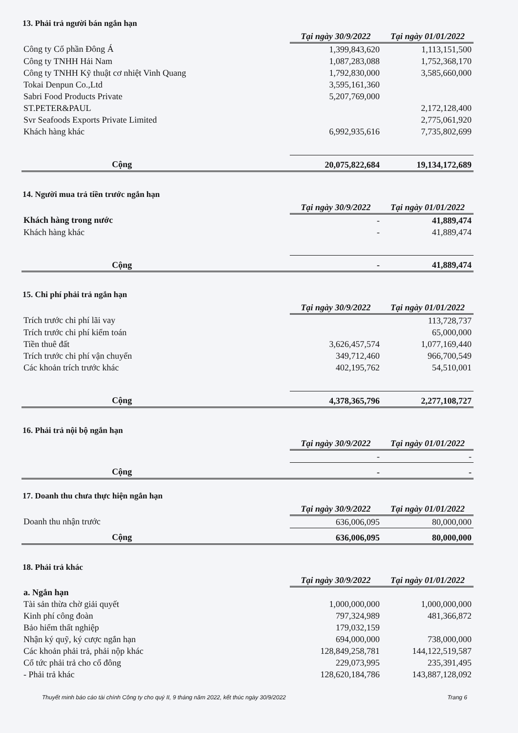13. Phải trả người bán ngắn hạn
| | Tại ngày 30/9/2022 | Tại ngày 01/01/2022 |
| --- | --- | --- |
| Công ty Cổ phần Đông Á | 1,399,843,620 | 1,113,151,500 |
| Công ty TNHH Hải Nam | 1,087,283,088 | 1,752,368,170 |
| Công ty TNHH Kỹ thuật cơ nhiệt Vinh Quang | 1,792,830,000 | 3,585,660,000 |
| Tokai Denpun Co.,Ltd | 3,595,161,360 | |
| Sabri Food Products Private | 5,207,769,000 | |
| ST.PETER&PAUL | | 2,172,128,400 |
| Svr Seafoods Exports Private Limited | | 2,775,061,920 |
| Khách hàng khác | 6,992,935,616 | 7,735,802,699 |
| Cộng | 20,075,822,684 | 19,134,172,689 |
14. Người mua trả tiền trước ngắn hạn
| | Tại ngày 30/9/2022 | Tại ngày 01/01/2022 |
| --- | --- | --- |
| Khách hàng trong nước | - | 41,889,474 |
| Khách hàng khác | - | 41,889,474 |
| Cộng | - | 41,889,474 |
15. Chi phí phải trả ngắn hạn
| | Tại ngày 30/9/2022 | Tại ngày 01/01/2022 |
| --- | --- | --- |
| Trích trước chi phí lãi vay | | 113,728,737 |
| Trích trước chi phí kiểm toán | | 65,000,000 |
| Tiền thuê đất | 3,626,457,574 | 1,077,169,440 |
| Trích trước chi phí vận chuyển | 349,712,460 | 966,700,549 |
| Các khoản trích trước khác | 402,195,762 | 54,510,001 |
| Cộng | 4,378,365,796 | 2,277,108,727 |
16. Phải trả nội bộ ngắn hạn
| | Tại ngày 30/9/2022 | Tại ngày 01/01/2022 |
| --- | --- | --- |
| | - | - |
| Cộng | - | - |
17. Doanh thu chưa thực hiện ngắn hạn
| | Tại ngày 30/9/2022 | Tại ngày 01/01/2022 |
| --- | --- | --- |
| Doanh thu nhận trước | 636,006,095 | 80,000,000 |
| Cộng | 636,006,095 | 80,000,000 |
18. Phải trả khác
| | Tại ngày 30/9/2022 | Tại ngày 01/01/2022 |
| --- | --- | --- |
| a. Ngắn hạn | | |
| Tài sản thừa chờ giải quyết | 1,000,000,000 | 1,000,000,000 |
| Kinh phí công đoàn | 797,324,989 | 481,366,872 |
| Bảo hiểm thất nghiệp | 179,032,159 | |
| Nhận ký quỹ, ký cược ngắn hạn | 694,000,000 | 738,000,000 |
| Các khoản phải trả, phải nộp khác | 128,849,258,781 | 144,122,519,587 |
| Cổ tức phải trả cho cổ đông | 229,073,995 | 235,391,495 |
| - Phải trả khác | 128,620,184,786 | 143,887,128,092 |
Thuyết minh báo cáo tài chính Công ty cho quý II, 9 tháng năm 2022, kết thúc ngày 30/9/2022 Trang 6